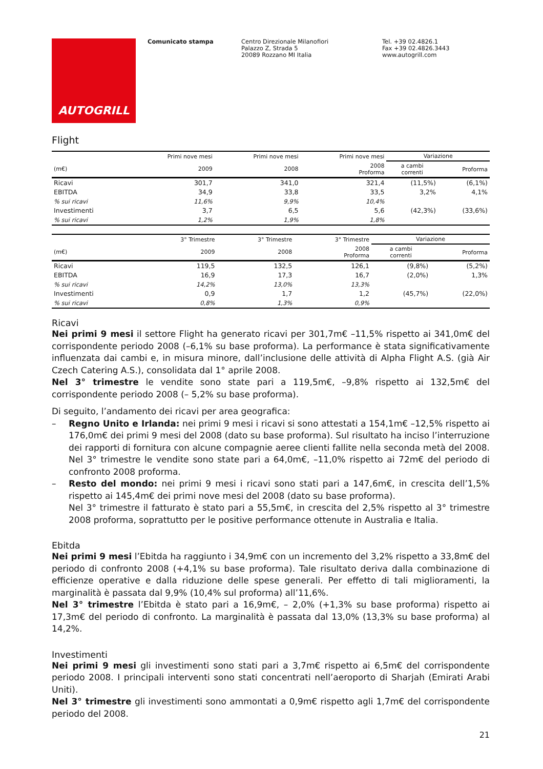AUTOGRILL
Comunicato stampa Centro Direzionale Milanofiori
Palazzo Z, Strada 5
20089 Rozzano MI Italia
Tel. +39 02.4826.1
Fax +39 02.4826.3443
www.autogrill.com
Flight
| | Primi nove mesi | Primi nove mesi | Primi nove mesi | Variazione | |
| --- | --- | --- | --- | --- | --- |
| (m€) | 2009 | 2008 | 2008 Proforma | a cambi correnti | Proforma |
| Ricavi | 301,7 | 341,0 | 321,4 | (11,5%) | (6,1%) |
| EBITDA | 34,9 | 33,8 | 33,5 | 3,2% | 4,1% |
| % sui ricavi | 11,6% | 9,9% | 10,4% | | |
| Investimenti | 3,7 | 6,5 | 5,6 | (42,3%) | (33,6%) |
| % sui ricavi | 1,2% | 1,9% | 1,8% | | |
| | 3° Trimestre | 3° Trimestre | 3° Trimestre | Variazione | |
| --- | --- | --- | --- | --- | --- |
| (m€) | 2009 | 2008 | 2008 Proforma | a cambi correnti | Proforma |
| Ricavi | 119,5 | 132,5 | 126,1 | (9,8%) | (5,2%) |
| EBITDA | 16,9 | 17,3 | 16,7 | (2,0%) | 1,3% |
| % sui ricavi | 14,2% | 13,0% | 13,3% | | |
| Investimenti | 0,9 | 1,7 | 1,2 | (45,7%) | (22,0%) |
| % sui ricavi | 0,8% | 1,3% | 0,9% | | |
Ricavi
Nei primi 9 mesi il settore Flight ha generato ricavi per 301,7m€ –11,5% rispetto ai 341,0m€ del corrispondente periodo 2008 (–6,1% su base proforma). La performance è stata significativamente influenzata dai cambi e, in misura minore, dall’inclusione delle attività di Alpha Flight A.S. (già Air Czech Catering A.S.), consolidata dal 1° aprile 2008.
Nel 3° trimestre le vendite sono state pari a 119,5m€, –9,8% rispetto ai 132,5m€ del corrispondente periodo 2008 (– 5,2% su base proforma).
Di seguito, l’andamento dei ricavi per area geografica:
– Regno Unito e Irlanda: nei primi 9 mesi i ricavi si sono attestati a 154,1m€ –12,5% rispetto ai 176,0m€ dei primi 9 mesi del 2008 (dato su base proforma). Sul risultato ha inciso l’interruzione dei rapporti di fornitura con alcune compagnie aeree clienti fallite nella seconda metà del 2008. Nel 3° trimestre le vendite sono state pari a 64,0m€, –11,0% rispetto ai 72m€ del periodo di confronto 2008 proforma.
– Resto del mondo: nei primi 9 mesi i ricavi sono stati pari a 147,6m€, in crescita dell’1,5% rispetto ai 145,4m€ dei primi nove mesi del 2008 (dato su base proforma).
Nel 3° trimestre il fatturato è stato pari a 55,5m€, in crescita del 2,5% rispetto al 3° trimestre 2008 proforma, soprattutto per le positive performance ottenute in Australia e Italia.
Ebitda
Nei primi 9 mesi l’Ebitda ha raggiunto i 34,9m€ con un incremento del 3,2% rispetto a 33,8m€ del periodo di confronto 2008 (+4,1% su base proforma). Tale risultato deriva dalla combinazione di efficienze operative e dalla riduzione delle spese generali. Per effetto di tali miglioramenti, la marginalità è passata dal 9,9% (10,4% sul proforma) all’11,6%.
Nel 3° trimestre l’Ebitda è stato pari a 16,9m€, – 2,0% (+1,3% su base proforma) rispetto ai 17,3m€ del periodo di confronto. La marginalità è passata dal 13,0% (13,3% su base proforma) al 14,2%.
Investimenti
Nei primi 9 mesi gli investimenti sono stati pari a 3,7m€ rispetto ai 6,5m€ del corrispondente periodo 2008. I principali interventi sono stati concentrati nell’aeroporto di Sharjah (Emirati Arabi Uniti).
Nel 3° trimestre gli investimenti sono ammontati a 0,9m€ rispetto agli 1,7m€ del corrispondente periodo del 2008.
21